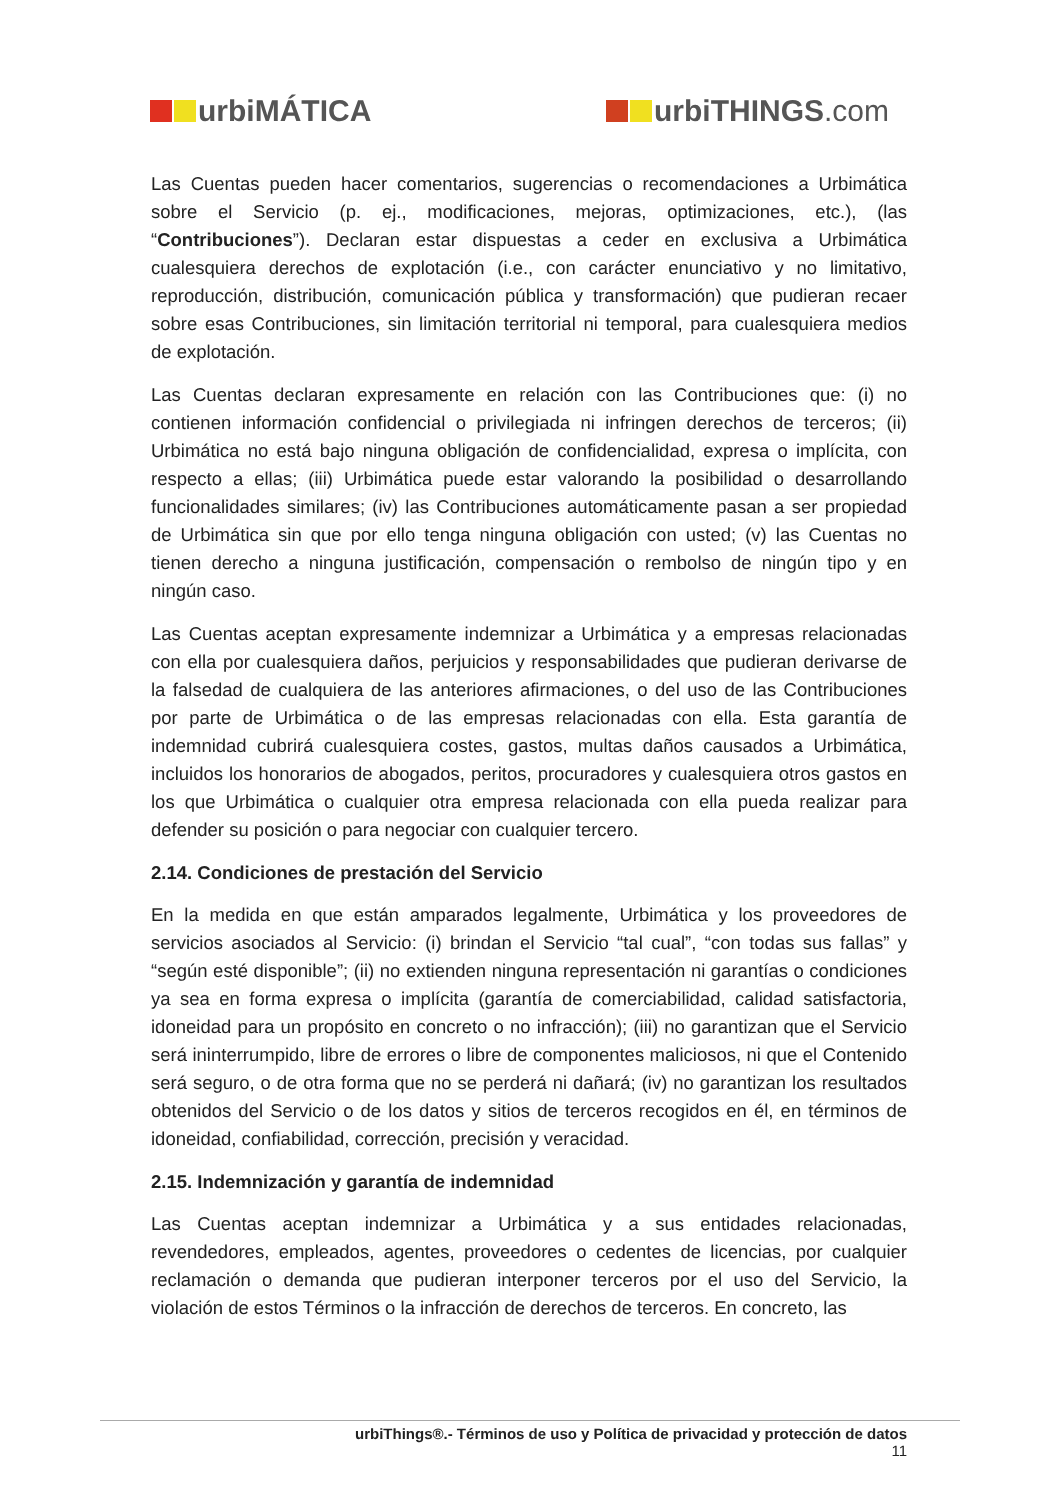urbiMÁTICA urbiTHINGS.com
Las Cuentas pueden hacer comentarios, sugerencias o recomendaciones a Urbimática sobre el Servicio (p. ej., modificaciones, mejoras, optimizaciones, etc.), (las “Contribuciones”). Declaran estar dispuestas a ceder en exclusiva a Urbimática cualesquiera derechos de explotación (i.e., con carácter enunciativo y no limitativo, reproducción, distribución, comunicación pública y transformación) que pudieran recaer sobre esas Contribuciones, sin limitación territorial ni temporal, para cualesquiera medios de explotación.
Las Cuentas declaran expresamente en relación con las Contribuciones que: (i) no contienen información confidencial o privilegiada ni infringen derechos de terceros; (ii) Urbimática no está bajo ninguna obligación de confidencialidad, expresa o implícita, con respecto a ellas; (iii) Urbimática puede estar valorando la posibilidad o desarrollando funcionalidades similares; (iv) las Contribuciones automáticamente pasan a ser propiedad de Urbimática sin que por ello tenga ninguna obligación con usted; (v) las Cuentas no tienen derecho a ninguna justificación, compensación o rembolso de ningún tipo y en ningún caso.
Las Cuentas aceptan expresamente indemnizar a Urbimática y a empresas relacionadas con ella por cualesquiera daños, perjuicios y responsabilidades que pudieran derivarse de la falsedad de cualquiera de las anteriores afirmaciones, o del uso de las Contribuciones por parte de Urbimática o de las empresas relacionadas con ella. Esta garantía de indemnidad cubrirá cualesquiera costes, gastos, multas daños causados a Urbimática, incluidos los honorarios de abogados, peritos, procuradores y cualesquiera otros gastos en los que Urbimática o cualquier otra empresa relacionada con ella pueda realizar para defender su posición o para negociar con cualquier tercero.
2.14. Condiciones de prestación del Servicio
En la medida en que están amparados legalmente, Urbimática y los proveedores de servicios asociados al Servicio: (i) brindan el Servicio “tal cual”, “con todas sus fallas” y “según esté disponible”; (ii) no extienden ninguna representación ni garantías o condiciones ya sea en forma expresa o implícita (garantía de comerciabilidad, calidad satisfactoria, idoneidad para un propósito en concreto o no infracción); (iii) no garantizan que el Servicio será ininterrumpido, libre de errores o libre de componentes maliciosos, ni que el Contenido será seguro, o de otra forma que no se perderá ni dañará; (iv) no garantizan los resultados obtenidos del Servicio o de los datos y sitios de terceros recogidos en él, en términos de idoneidad, confiabilidad, corrección, precisión y veracidad.
2.15. Indemnización y garantía de indemnidad
Las Cuentas aceptan indemnizar a Urbimática y a sus entidades relacionadas, revendedores, empleados, agentes, proveedores o cedentes de licencias, por cualquier reclamación o demanda que pudieran interponer terceros por el uso del Servicio, la violación de estos Términos o la infracción de derechos de terceros. En concreto, las
urbiThings®.- Términos de uso y Política de privacidad y protección de datos
11